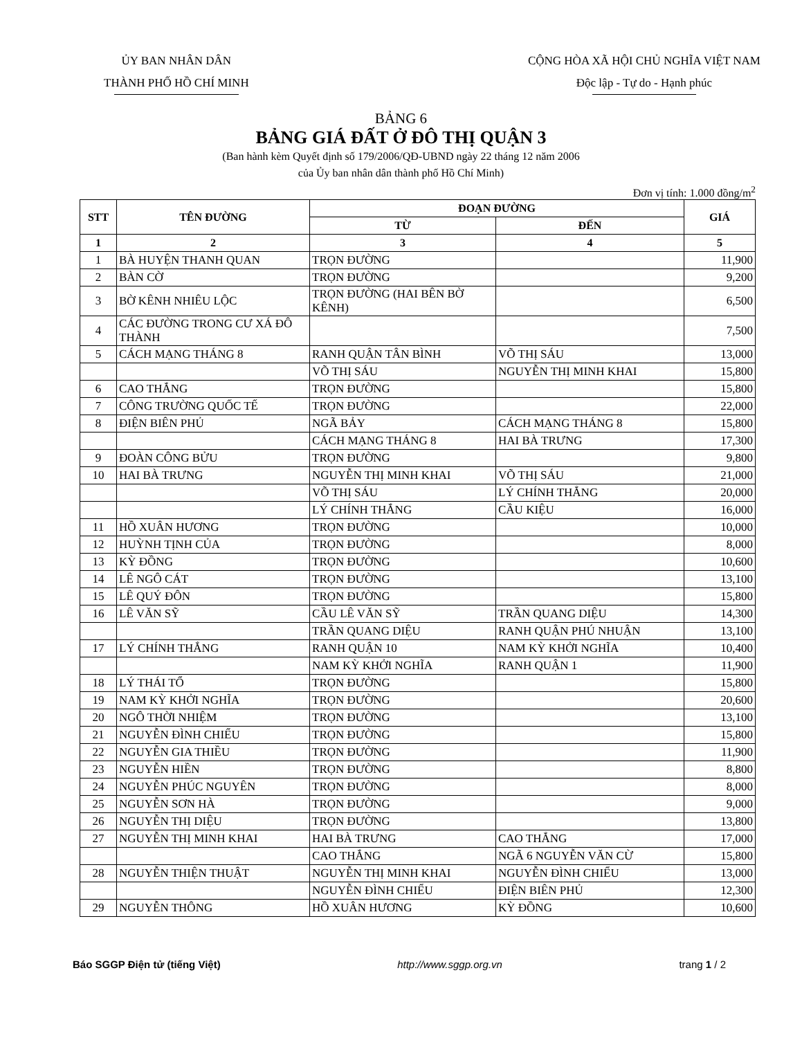ỦY BAN NHÂN DÂN
THÀNH PHỐ HỒ CHÍ MINH
CỘNG HÒA XÃ HỘI CHỦ NGHĨA VIỆT NAM
Độc lập - Tự do - Hạnh phúc
BẢNG 6
BẢNG GIÁ ĐẤT Ở ĐÔ THỊ QUẬN 3
(Ban hành kèm Quyết định số 179/2006/QĐ-UBND ngày 22 tháng 12 năm 2006
của Ủy ban nhân dân thành phố Hồ Chí Minh)
Đơn vị tính: 1.000 đồng/m<sup>2</sup>
| STT | TÊN ĐƯỜNG | ĐOẠN ĐƯỜNG | | GIÁ |
| --- | --- | --- | --- | --- |
| | | TỪ | ĐẾN | |
| 1 | 2 | 3 | 4 | 5 |
| 1 | BÀ HUYỆN THANH QUAN | TRỌN ĐƯỜNG | | 11,900 |
| 2 | BÀN CỜ | TRỌN ĐƯỜNG | | 9,200 |
| 3 | BỜ KÊNH NHIÊU LỘC | TRỌN ĐƯỜNG (HAI BÊN BỜ KÊNH) | | 6,500 |
| 4 | CÁC ĐƯỜNG TRONG CƯ XÁ ĐÔ THÀNH | | | 7,500 |
| 5 | CÁCH MẠNG THÁNG 8 | RANH QUẬN TÂN BÌNH | VÕ THỊ SÁU | 13,000 |
| | | VÕ THỊ SÁU | NGUYỄN THỊ MINH KHAI | 15,800 |
| 6 | CAO THẮNG | TRỌN ĐƯỜNG | | 15,800 |
| 7 | CÔNG TRƯỜNG QUỐC TẾ | TRỌN ĐƯỜNG | | 22,000 |
| 8 | ĐIỆN BIÊN PHỦ | NGÃ BẢY | CÁCH MẠNG THÁNG 8 | 15,800 |
| | | CÁCH MẠNG THÁNG 8 | HAI BÀ TRƯNG | 17,300 |
| 9 | ĐOÀN CÔNG BỬU | TRỌN ĐƯỜNG | | 9,800 |
| 10 | HAI BÀ TRƯNG | NGUYỄN THỊ MINH KHAI | VÕ THỊ SÁU | 21,000 |
| | | VÕ THỊ SÁU | LÝ CHÍNH THẮNG | 20,000 |
| | | LÝ CHÍNH THẮNG | CẦU KIỆU | 16,000 |
| 11 | HỒ XUÂN HƯƠNG | TRỌN ĐƯỜNG | | 10,000 |
| 12 | HUỲNH TỊNH CỦA | TRỌN ĐƯỜNG | | 8,000 |
| 13 | KỲ ĐỒNG | TRỌN ĐƯỜNG | | 10,600 |
| 14 | LÊ NGÔ CÁT | TRỌN ĐƯỜNG | | 13,100 |
| 15 | LÊ QUÝ ĐÔN | TRỌN ĐƯỜNG | | 15,800 |
| 16 | LÊ VĂN SỸ | CẦU LÊ VĂN SỸ | TRẦN QUANG DIỆU | 14,300 |
| | | TRẦN QUANG DIỆU | RANH QUẬN PHÚ NHUẬN | 13,100 |
| 17 | LÝ CHÍNH THẮNG | RANH QUẬN 10 | NAM KỲ KHỞI NGHĨA | 10,400 |
| | | NAM KỲ KHỞI NGHĨA | RANH QUẬN 1 | 11,900 |
| 18 | LÝ THÁI TỔ | TRỌN ĐƯỜNG | | 15,800 |
| 19 | NAM KỲ KHỞI NGHĨA | TRỌN ĐƯỜNG | | 20,600 |
| 20 | NGÔ THỜI NHIỆM | TRỌN ĐƯỜNG | | 13,100 |
| 21 | NGUYỄN ĐÌNH CHIỂU | TRỌN ĐƯỜNG | | 15,800 |
| 22 | NGUYỄN GIA THIỀU | TRỌN ĐƯỜNG | | 11,900 |
| 23 | NGUYỄN HIỀN | TRỌN ĐƯỜNG | | 8,800 |
| 24 | NGUYỄN PHÚC NGUYÊN | TRỌN ĐƯỜNG | | 8,000 |
| 25 | NGUYỄN SƠN HÀ | TRỌN ĐƯỜNG | | 9,000 |
| 26 | NGUYỄN THỊ DIỆU | TRỌN ĐƯỜNG | | 13,800 |
| 27 | NGUYỄN THỊ MINH KHAI | HAI BÀ TRƯNG | CAO THẮNG | 17,000 |
| | | CAO THẮNG | NGÃ 6 NGUYỄN VĂN CỪ | 15,800 |
| 28 | NGUYỄN THIỆN THUẬT | NGUYỄN THỊ MINH KHAI | NGUYỄN ĐÌNH CHIỂU | 13,000 |
| | | NGUYỄN ĐÌNH CHIỂU | ĐIỆN BIÊN PHỦ | 12,300 |
| 29 | NGUYỄN THÔNG | HỒ XUÂN HƯƠNG | KỲ ĐỒNG | 10,600 |
Báo SGGP Điện tử (tiếng Việt) http://www.sggp.org.vn trang 1 / 2